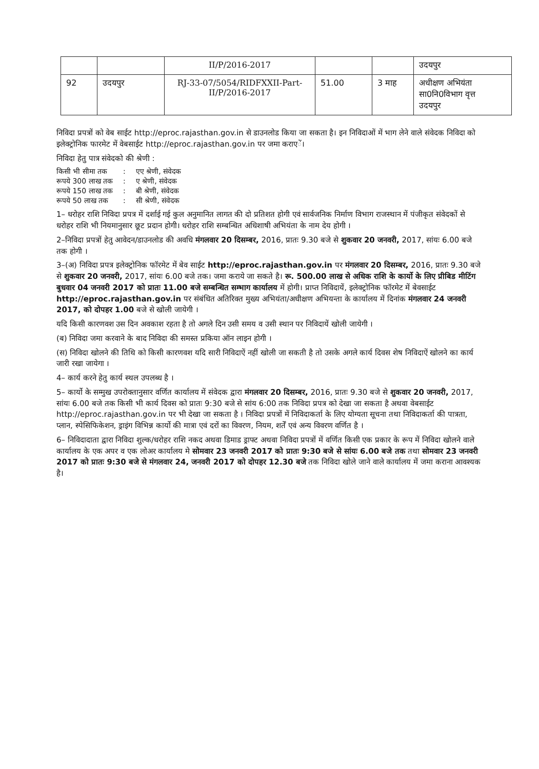| | | II/P/2016-2017 | | | उदयपुर |
| 92 | उदयपुर | RJ-33-07/5054/RIDFXXII-Part-II/P/2016-2017 | 51.00 | 3 माह | अधीक्षण अभियंता सा0नि0विभाग वृत्त उदयपुर |
निविदा प्रपत्रों को वेब साईट http://eproc.rajasthan.gov.in से डाउनलोड किया जा सकता है। इन निविदाओं में भाग लेने वाले संवेदक निविदा को इलेक्ट्रोनिक फारमेट में वेबसाईट http://eproc.rajasthan.gov.in पर जमा कराएें।
निविदा हेतु पात्र संवेदको की श्रेणी :
| किसी भी सीमा तक | : | एए श्रेणी, संवेदक |
| रूपये 300 लाख तक | : | ए श्रेणी, संवेदक |
| रूपये 150 लाख तक | : | बी श्रेणी, संवेदक |
| रूपये 50 लाख तक | : | सी श्रेणी, संवेदक |
1– धरोहर राशि निविदा प्रपत्र में दर्शाई गई कुल अनुमानित लागत की दो प्रतिशत होगी एवं सार्वजनिक निर्माण विभाग राजस्थान में पंजीकृत संवेदकों से धरोहर राशि भी नियमानुसार छूट प्रदान होगी। धरोहर राशि सम्बन्धित अधिशाषी अभियंता के नाम देय होगी ।
2–निविदा प्रपत्रों हेतु आवेदन/डाउनलोड की अवधि मंगलवार 20 दिसम्बर, 2016, प्रातः 9.30 बजे से शुकवार 20 जनवरी, 2017, सांयः 6.00 बजे तक होगी ।
3–(अ) निविदा प्रपत्र इलेक्ट्रोनिक फॉरमेट में बेव साईट http://eproc.rajasthan.gov.in पर मंगलवार 20 दिसम्बर, 2016, प्रातः 9.30 बजे से शुकवार 20 जनवरी, 2017, सांयः 6.00 बजे तक। जमा कराये जा सकते है। रू. 500.00 लाख से अधिक राशि के कार्यो के लिए प्रीबिड मीटिंग बुधवार 04 जनवरी 2017 को प्रातः 11.00 बजे सम्बन्धित सम्भाग कार्यालय में होगी। प्राप्त निविदायें, इलेक्ट्रोनिक फॉरमेट में बेवसाईट http://eproc.rajasthan.gov.in पर संबंधित अतिरिक्त मुख्य अभियंता/अधीक्षण अभियन्ता के कार्यालय में दिनांक मंगलवार 24 जनवरी 2017, को दोपहर 1.00 बजे से खोली जायेगी ।
यदि किसी कारणवश उस दिन अवकाश रहता है तो अगले दिन उसी समय व उसी स्थान पर निविदायें खोली जायेगी ।
(ब) निविदा जमा करवाने के बाद निविदा की समस्त प्रकिया ऑन लाइन होगी ।
(स) निविदा खोलने की तिथि को किसी कारणवश यदि सारी निविदाऐं नहीं खोली जा सकती है तो उसके अगले कार्य दिवस शेष निविदाऐं खोलने का कार्य जारी रखा जायेगा ।
4– कार्य करने हेतु कार्य स्थल उपलब्ध है ।
5– कार्यो के सम्मुख उपरोक्तानुसार वर्णित कार्यालय में संवेदक द्वारा मंगलवार 20 दिसम्बर, 2016, प्रातः 9.30 बजे से शुकवार 20 जनवरी, 2017, सांयः 6.00 बजे तक किसी भी कार्य दिवस को प्रातः 9:30 बजे से सांय 6:00 तक निविदा प्रपत्र को देखा जा सकता है अथवा वेबसाईट http://eproc.rajasthan.gov.in पर भी देखा जा सकता है । निविदा प्रपत्रों में निविदाकर्ता के लिए योग्यता सूचना तथा निविदाकर्ता की पात्रता, प्लान, स्पेसिफिकेशन, ड्राइंग विभिन्न कार्यो की मात्रा एवं दरों का विवरण, नियम, शर्तें एवं अन्य विवरण वर्णित है ।
6– निविदादाता द्वारा निविदा शुल्क/धरोहर राशि नकद अथवा डिमाड ड्राफ्ट अथवा निविदा प्रपत्रों में वर्णित किसी एक प्रकार के रूप में निविदा खोलने वाले कार्यालय के एक अपर व एक लोअर कार्यालय मे सोमवार 23 जनवरी 2017 को प्रातः 9:30 बजे से सांयः 6.00 बजे तक तथा सोमवार 23 जनवरी 2017 को प्रातः 9:30 बजे से मंगलवार 24, जनवरी 2017 को दोपहर 12.30 बजे तक निविदा खोले जाने वाले कार्यालय में जमा कराना आवश्यक है।